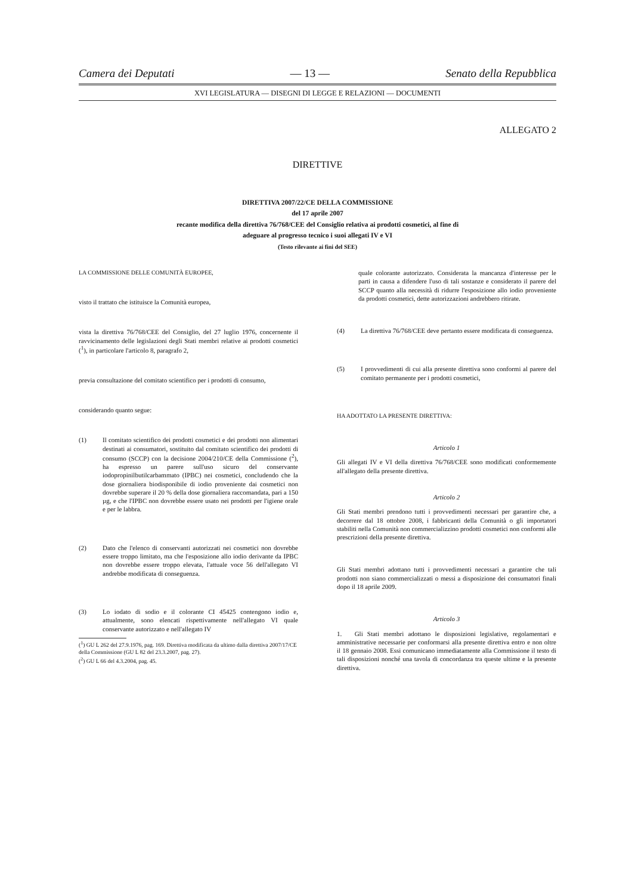Camera dei Deputati — 13 — Senato della Repubblica
XVI LEGISLATURA — DISEGNI DI LEGGE E RELAZIONI — DOCUMENTI
ALLEGATO 2
DIRETTIVE
DIRETTIVA 2007/22/CE DELLA COMMISSIONE
del 17 aprile 2007
recante modifica della direttiva 76/768/CEE del Consiglio relativa ai prodotti cosmetici, al fine di
adeguare al progresso tecnico i suoi allegati IV e VI
(Testo rilevante ai fini del SEE)
LA COMMISSIONE DELLE COMUNITÀ EUROPEE,
visto il trattato che istituisce la Comunità europea,
vista la direttiva 76/768/CEE del Consiglio, del 27 luglio 1976, concernente il ravvicinamento delle legislazioni degli Stati membri relative ai prodotti cosmetici (<sup>1</sup>), in particolare l'articolo 8, paragrafo 2,
previa consultazione del comitato scientifico per i prodotti di consumo,
considerando quanto segue:
(1) Il comitato scientifico dei prodotti cosmetici e dei prodotti non alimentari destinati ai consumatori, sostituito dal comitato scientifico dei prodotti di consumo (SCCP) con la decisione 2004/210/CE della Commissione (<sup>2</sup>), ha espresso un parere sull'uso sicuro del conservante iodopropinilbutilcarbammato (IPBC) nei cosmetici, concludendo che la dose giornaliera biodisponibile di iodio proveniente dai cosmetici non dovrebbe superare il 20 % della dose giornaliera raccomandata, pari a 150 µg, e che l'IPBC non dovrebbe essere usato nei prodotti per l'igiene orale e per le labbra.
(2) Dato che l'elenco di conservanti autorizzati nei cosmetici non dovrebbe essere troppo limitato, ma che l'esposizione allo iodio derivante da IPBC non dovrebbe essere troppo elevata, l'attuale voce 56 dell'allegato VI andrebbe modificata di conseguenza.
(3) Lo iodato di sodio e il colorante CI 45425 contengono iodio e, attualmente, sono elencati rispettivamente nell'allegato VI quale conservante autorizzato e nell'allegato IV
(<sup>1</sup>) GU L 262 del 27.9.1976, pag. 169. Direttiva modificata da ultimo dalla direttiva 2007/17/CE della Commissione (GU L 82 del 23.3.2007, pag. 27).
(<sup>2</sup>) GU L 66 del 4.3.2004, pag. 45.
quale colorante autorizzato. Considerata la mancanza d'interesse per le parti in causa a difendere l'uso di tali sostanze e considerato il parere del SCCP quanto alla necessità di ridurre l'esposizione allo iodio proveniente da prodotti cosmetici, dette autorizzazioni andrebbero ritirate.
(4) La direttiva 76/768/CEE deve pertanto essere modificata di conseguenza.
(5) I provvedimenti di cui alla presente direttiva sono conformi al parere del comitato permanente per i prodotti cosmetici,
HA ADOTTATO LA PRESENTE DIRETTIVA:
Articolo 1
Gli allegati IV e VI della direttiva 76/768/CEE sono modificati conformemente all'allegato della presente direttiva.
Articolo 2
Gli Stati membri prendono tutti i provvedimenti necessari per garantire che, a decorrere dal 18 ottobre 2008, i fabbricanti della Comunità o gli importatori stabiliti nella Comunità non commercializzino prodotti cosmetici non conformi alle prescrizioni della presente direttiva.
Gli Stati membri adottano tutti i provvedimenti necessari a garantire che tali prodotti non siano commercializzati o messi a disposizione dei consumatori finali dopo il 18 aprile 2009.
Articolo 3
1. Gli Stati membri adottano le disposizioni legislative, regolamentari e amministrative necessarie per conformarsi alla presente direttiva entro e non oltre il 18 gennaio 2008. Essi comunicano immediatamente alla Commissione il testo di tali disposizioni nonché una tavola di concordanza tra queste ultime e la presente direttiva.